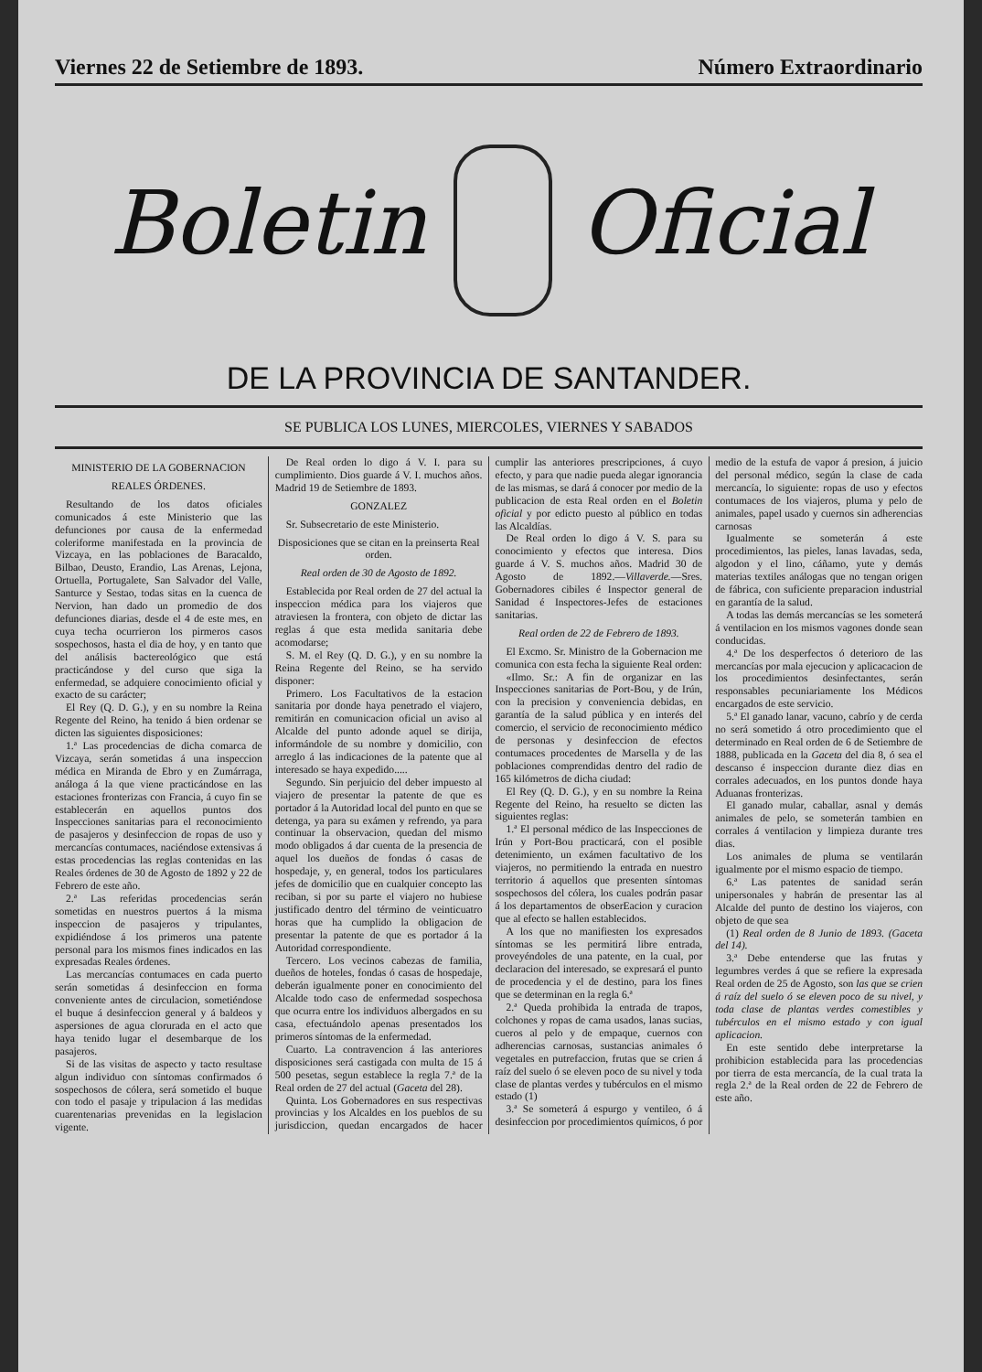Viernes 22 de Setiembre de 1893. Número Extraordinario
Boletin Oficial
DE LA PROVINCIA DE SANTANDER.
SE PUBLICA LOS LUNES, MIERCOLES, VIERNES Y SABADOS
MINISTERIO DE LA GOBERNACION
REALES ÓRDENES.
Resultando de los datos oficiales comunicados á este Ministerio que las defunciones por causa de la enfermedad coleriforme manifestada en la provincia de Vizcaya, en las poblaciones de Baracaldo, Bilbao, Deusto, Erandio, Las Arenas, Lejona, Ortuella, Portugalete, San Salvador del Valle, Santurce y Sestao, todas sitas en la cuenca de Nervion, han dado un promedio de dos defunciones diarias, desde el 4 de este mes, en cuya techa ocurrieron los pirmeros casos sospechosos, hasta el dia de hoy, y en tanto que del análisis bactereológico que está practicándose y del curso que siga la enfermedad, se adquiere conocimiento oficial y exacto de su carácter;
El Rey (Q. D. G.), y en su nombre la Reina Regente del Reino, ha tenido á bien ordenar se dicten las siguientes disposiciones:
1.ª Las procedencias de dicha comarca de Vizcaya, serán sometidas á una inspeccion médica en Miranda de Ebro y en Zumárraga, análoga á la que viene practicándose en las estaciones fronterizas con Francia, á cuyo fin se establecerán en aquellos puntos dos Inspecciones sanitarias para el reconocimiento de pasajeros y desinfeccion de ropas de uso y mercancías contumaces, naciéndose extensivas á estas procedencias las reglas contenidas en las Reales órdenes de 30 de Agosto de 1892 y 22 de Febrero de este año.
2.ª Las referidas procedencias serán sometidas en nuestros puertos á la misma inspeccion de pasajeros y tripulantes, expidiéndose á los primeros una patente personal para los mismos fines indicados en las expresadas Reales órdenes.
Las mercancías contumaces en cada puerto serán sometidas á desinfeccion en forma conveniente antes de circulacion, sometiéndose el buque á desinfeccion general y á baldeos y aspersiones de agua clorurada en el acto que haya tenido lugar el desembarque de los pasajeros.
Si de las visitas de aspecto y tacto resultase algun individuo con síntomas confirmados ó sospechosos de cólera, será sometido el buque con todo el pasaje y tripulacion á las medidas cuarentenarias prevenidas en la legislacion vigente.
De Real orden lo digo á V. I. para su cumplimiento. Dios guarde á V. I. muchos años. Madrid 19 de Setiembre de 1893.
GONZALEZ
Sr. Subsecretario de este Ministerio.
Disposiciones que se citan en la preinserta Real orden.
Real orden de 30 de Agosto de 1892.
Establecida por Real orden de 27 del actual la inspeccion médica para los viajeros que atraviesen la frontera, con objeto de dictar las reglas á que esta medida sanitaria debe acomodarse;
S. M. el Rey (Q. D. G.), y en su nombre la Reina Regente del Reino, se ha servido disponer:
Primero. Los Facultativos de la estacion sanitaria por donde haya penetrado el viajero, remitirán en comunicacion oficial un aviso al Alcalde del punto adonde aquel se dirija, informándole de su nombre y domicilio, con arreglo á las indicaciones de la patente que al interesado se haya expedido.....
Segundo. Sin perjuicio del deber impuesto al viajero de presentar la patente de que es portador á la Autoridad local del punto en que se detenga, ya para su exámen y refrendo, ya para continuar la observacion, quedan del mismo modo obligados á dar cuenta de la presencia de aquel los dueños de fondas ó casas de hospedaje, y, en general, todos los particulares jefes de domicilio que en cualquier concepto las reciban, si por su parte el viajero no hubiese justificado dentro del término de veinticuatro horas que ha cumplido la obligacion de presentar la patente de que es portador á la Autoridad correspondiente.
Tercero. Los vecinos cabezas de familia, dueños de hoteles, fondas ó casas de hospedaje, deberán igualmente poner en conocimiento del Alcalde todo caso de enfermedad sospechosa que ocurra entre los individuos albergados en su casa, efectuándolo apenas presentados los primeros síntomas de la enfermedad.
Cuarto. La contravencion á las anteriores disposiciones será castigada con multa de 15 á 500 pesetas, segun establece la regla 7.ª de la Real orden de 27 del actual (Gaceta del 28).
Quinta. Los Gobernadores en sus respectivas provincias y los Alcaldes en los pueblos de su jurisdiccion, quedan encargados de hacer cumplir las anteriores prescripciones, á cuyo efecto, y para que nadie pueda alegar ignorancia de las mismas, se dará á conocer por medio de la publicacion de esta Real orden en el Boletin oficial y por edicto puesto al público en todas las Alcaldías.
De Real orden lo digo á V. S. para su conocimiento y efectos que interesa. Dios guarde á V. S. muchos años. Madrid 30 de Agosto de 1892.—Villaverde.—Sres. Gobernadores cibiles é Inspector general de Sanidad é Inspectores-Jefes de estaciones sanitarias.
Real orden de 22 de Febrero de 1893.
El Excmo. Sr. Ministro de la Gobernacion me comunica con esta fecha la siguiente Real orden:
«Ilmo. Sr.: A fin de organizar en las Inspecciones sanitarias de Port-Bou, y de Irún, con la precision y conveniencia debidas, en garantía de la salud pública y en interés del comercio, el servicio de reconocimiento médico de personas y desinfeccion de efectos contumaces procedentes de Marsella y de las poblaciones comprendidas dentro del radio de 165 kilómetros de dicha ciudad:
El Rey (Q. D. G.), y en su nombre la Reina Regente del Reino, ha resuelto se dicten las siguientes reglas:
1.ª El personal médico de las Inspecciones de Irún y Port-Bou practicará, con el posible detenimiento, un exámen facultativo de los viajeros, no permitiendo la entrada en nuestro territorio á aquellos que presenten síntomas sospechosos del cólera, los cuales podrán pasar á los departamentos de obserEacion y curacion que al efecto se hallen establecidos.
A los que no manifiesten los expresados síntomas se les permitirá libre entrada, proveyéndoles de una patente, en la cual, por declaracion del interesado, se expresará el punto de procedencia y el de destino, para los fines que se determinan en la regla 6.ª
2.ª Queda prohibida la entrada de trapos, colchones y ropas de cama usados, lanas sucias, cueros al pelo y de empaque, cuernos con adherencias carnosas, sustancias animales ó vegetales en putrefaccion, frutas que se crien á raíz del suelo ó se eleven poco de su nivel y toda clase de plantas verdes y tubérculos en el mismo estado (1)
3.ª Se someterá á espurgo y ventileo, ó á desinfeccion por procedimientos químicos, ó por medio de la estufa de vapor á presion, á juicio del personal médico, según la clase de cada mercancía, lo siguiente: ropas de uso y efectos contumaces de los viajeros, pluma y pelo de animales, papel usado y cuernos sin adherencias carnosas
Igualmente se someterán á este procedimientos, las pieles, lanas lavadas, seda, algodon y el lino, cáñamo, yute y demás materias textiles análogas que no tengan origen de fábrica, con suficiente preparacion industrial en garantía de la salud.
A todas las demás mercancías se les someterá á ventilacion en los mismos vagones donde sean conducidas.
4.ª De los desperfectos ó deterioro de las mercancías por mala ejecucion y aplicacacion de los procedimientos desinfectantes, serán responsables pecuniariamente los Médicos encargados de este servicio.
5.ª El ganado lanar, vacuno, cabrío y de cerda no será sometido á otro procedimiento que el determinado en Real orden de 6 de Setiembre de 1888, publicada en la Gaceta del dia 8, ó sea el descanso é inspeccion durante diez dias en corrales adecuados, en los puntos donde haya Aduanas fronterizas.
El ganado mular, caballar, asnal y demás animales de pelo, se someterán tambien en corrales á ventilacion y limpieza durante tres dias.
Los animales de pluma se ventilarán igualmente por el mismo espacio de tiempo.
6.ª Las patentes de sanidad serán unipersonales y habrán de presentar las al Alcalde del punto de destino los viajeros, con objeto de que sea
(1) Real orden de 8 Junio de 1893. (Gaceta del 14).
3.ª Debe entenderse que las frutas y legumbres verdes á que se refiere la expresada Real orden de 25 de Agosto, son las que se crien á raíz del suelo ó se eleven poco de su nivel, y toda clase de plantas verdes comestibles y tubérculos en el mismo estado y con igual aplicacion.
En este sentido debe interpretarse la prohibicion establecida para las procedencias por tierra de esta mercancía, de la cual trata la regla 2.ª de la Real orden de 22 de Febrero de este año.